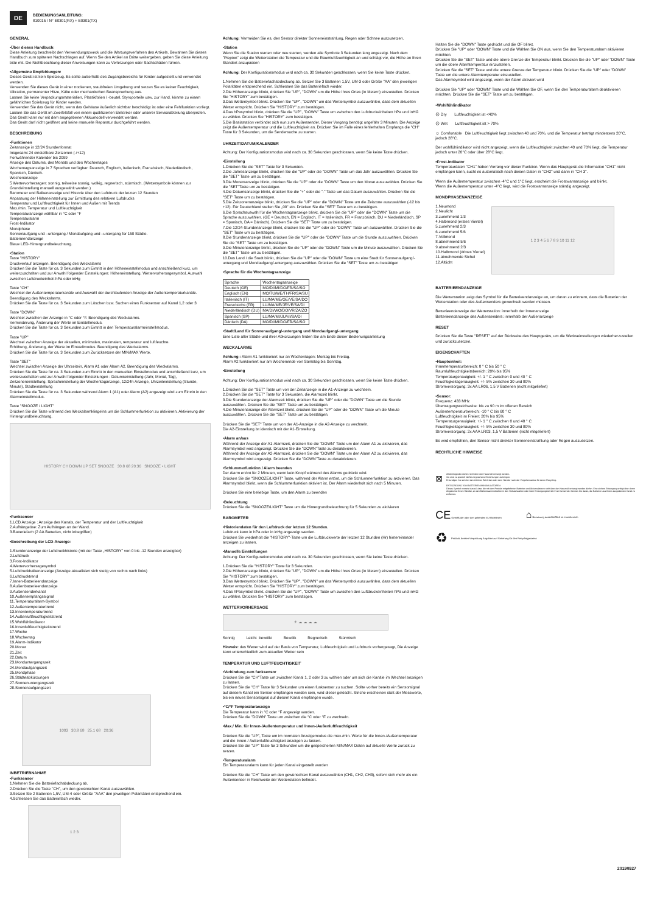DE
BEDIENUNGSANLEITUNG:
810015 / N° E0301(RX) + E0301(TX)
GENERAL
•Über dieses Handbuch:
Diese Anleitung beschreibt den Verwendungszweck und die Wartungsverfahren des Artikels. Bewahren Sie dieses Handbuch zum späteren Nachschlagen auf. Wenn Sie den Artikel an Dritte weitergeben, geben Sie diese Anleitung bitte mit. Die Nichtbeachtung dieser Anweisungen kann zu Verletzungen oder Sachschäden führen.
•Allgemeine Empfehlungen:
Dieses Gerät ist kein Spielzeug. Es sollte außerhalb des Zugangsbereichs für Kinder aufgestellt und verwendet werden.
Verwenden Sie dieses Gerät in einer trockenen, staubfreien Umgebung und setzen Sie es keiner Feuchtigkeit, Vibration, permanenter Hitze, Kälte oder mechanischen Beanspruchung aus.
Lassen Sie keine Verpackungsmaterialien, Plastikfolien / -beutel, Styroporteile usw. zur Hand. könnte zu einem gefährlichen Spielzeug für Kinder werden.
Verwenden Sie das Gerät nicht, wenn das Gehäuse äußerlich sichtbar beschädigt ist oder eine Fehlfunktion vorliegt. Lassen Sie das Gerät im Zweifelsfall von einem qualifizierten Elektriker oder unserer Serviceabteilung überprüfen.
Das Gerät kann nur mit dem angegebenen Akkumodell verwendet werden.
Das Gerät darf nicht geöffnet und keine manuelle Reparatur durchgeführt werden.
BESCHREIBUNG
•Funktionen
Zeitanzeige in 12/24 Stundenformat
Insgesamt 24 einstellbare Zeitzonen (-/+12)
Fortwährender Kalender bis 2099
Anzeige des Datums, des Monats und des Wochentages
Wochentagsanzeige in 7 Sprachen verfügbar: Deutsch, Englisch, Italienisch, Französisch, Niederländisch, Spanisch, Dänisch.
Wochenanzeige
5 Wettervorhersagen: sonnig, teilweise sonnig, wolkig, regnerisch, stürmisch. (Wettersymbole können zur Grundeinstellung manuell ausgewählt werden.)
Barometer und Balkenanzeige und Historie über den Luftdruck der letzten 12 Stunden
Anpassung der Höheneinstellung zur Ermittlung des relativen Luftdrucks
Temperatur und Luftfeuchtigkeit für Innen und Außen mit Trends
Max./min. Temperatur und Luftfeuchtigkeit
Temperaturanzeige wählbar in °C oder °F
Temperaturalarm
Frost-Indikator
Mondphase
Sonnenaufgang und –untergang / Mondaufgang und –untergang für 150 Städte.
Batterieendanzeige
Blaue LED-Hintergrundbeleuchtung.
•Station
Taste "HISTORY"
Druckverlauf anzeigen. Beendigung des Weckalarms
Drücken Sie die Taste für ca. 3 Sekunden zum Eintritt in den Höheneinstellmodus und anschließend kurz, um weiterzuschalten und zur Anwahl folgender Einstellungen: Höheneinstellung, Wettervorhersagesymbol, Auswahl zwischen Luftdruckeinheit hPa oder inHg
Taste "CH"
Wechsel der Außentemperaturkanäle und Auswahl der durchlaufenden Anzeige der Außentemperaturkanäle. Beendigung des Weckalarms.
Drücken Sie die Taste für ca. 3 Sekunden zum Löschen bzw. Suchen eines Funksensor auf Kanal 1,2 oder 3
Taste "DOWN"
Wechsel zwischen der Anzeige in °C oder °F. Beendigung des Weckalarms.
Verminderung, Änderung der Werte im Einstellmodus.
Drücken Sie die Taste für ca. 3 Sekunden zum Eintritt in den Temperaturalarmeinstellmodus.
Taste "UP"
Wechsel zwischen Anzeige der aktuellen, minimalen, maximalen, temperatur und luftfeuchte.
Erhöhung, Änderung, der Werte im Einstellmodus. Beendigung des Weckalarms.
Drücken Sie die Taste für ca. 3 Sekunden zum Zurücksetzen der MIN/MAX Werte.
Taste "SET"
Wechsel zwischen Anzeige der Uhrzeitein, Alarm A1 oder Alarm A2. Beendigung des Weckalarms.
Drücken Sie die Taste für ca. 3 Sekunden zum Eintritt in den manuellen Einstellmodus und anschließend kurz, um weiterzuschalten und zur Anwahl folgender Einstellungen : Datumseinstellung (Jahr, Monat, Tag), Zeitzoneneinstellung, Spracheinstellung der Wochentaganzeige, 12/24h Anzeige, Uhrzeiteinstellung (Stunde, Minute), Stadteinstellung
Drücken Sie die Taste für ca. 3 Sekunden während Alarm 1 (A1) oder Alarm (A2) angezeigt wird zum Eintritt in den Alarmeinstellmodus.
Taste "SNOOZE / LIGHT"
Drücken Sie die Taste während des Weckalarmklingelns um die Schlummerfunktion zu aktivieren. Aktivierung der Hintergrundbeleuchtung.
HISTORY CH DOWN UP SET SNOOZE 30.8 68 20:36 SNOOZE • LIGHT
•Funksensor
1.LCD Anzeige : Anzeige des Kanals, der Temperatur und der Luftfeuchtigkeit
2.Aufhängeöse: Zum Aufhängen an der Wand.
3.Batteriefach (2 AA Batterien, nicht inbegriffen)
•Beschreibung der LCD-Anzeige:
1.Stundenanzeige der Luftdruckhistorie (mit der Taste „HISTORY" von 0 bis -12 Stunden anzeigbar)
2.Luftdruck
3.Frost-Indikator
4.Wettervorhersagesymbol
5.Luftdruckbalkenanzeige (Anzeige aktualisiert sich stetig von rechts nach links)
6.Luftdrucktrend
7.Innen-Batterieendanzeige
8.Außenbatterieendanzeige
9.Außensenderkanal
10.Außenempfangssignal
11.Temperaturalarm-Symbol
12.Außentemperaturtrend
13.Innentemperaturtrend
14.Außenluftfeuchtigkeitstrend
15.Wohlfühlindikator
16.Innenluftfeuchtigkeitstrend
17.Woche
18.Wochentag
19.Alarm-Indikator
20.Monat
21.Zeit
22.Datum
23.Monduntergangszeit
24.Mondaufgangszeit
25.Mondphase
26.Städteabkürzungen
27.Sonnenuntergangszeit
28.Sonnenaufgangszeit
1003 30.8 68 25.1 68 20:36
INBETRIEBNAHME
•Funksensor
1.Nehmen Sie die Batteriefachabdeckung ab.
2.Drücken Sie die Taste "CH", um den gewünschten Kanal auszuwählen.
3.Setzen Sie 2 Batterien 1,5V, UM-4 oder Größe "AAA" den jeweiligen Polaritäten entsprechend ein.
4.Schliessen Sie das Batteriefach wieder.
1 2 3
Achtung: Vermeiden Sie es, den Sensor direkter Sonneneinstrahlung, Regen oder Schnee auszusetzen.
•Station
Wenn Sie die Station starten oder neu starten, werden alle Symbole 3 Sekunden lang angezeigt. Nach dem "Piepton" zeigt die Wetterstation die Temperatur und die Raumluftfeuchtigkeit an und schlägt vor, die Höhe an Ihren Standort anzupassen
Achtung: Der Konfigurationsmodus wird nach ca. 30 Sekunden geschlossen, wenn Sie keine Taste drücken.
1.Nehmen Sie die Batteriefachabdeckung ab. Setzen Sie 3 Batterien 1,5V, UM-3 oder Größe "AA" den jeweiligen Polaritäten entsprechend ein. Schliessen Sie das Batteriefach wieder.
2.Die Höhenanzeige blinkt, drücken Sie "UP", "DOWN" um die Höhe Ihres Ortes (in Metern) einzustellen. Drücken Sie "HISTORY" zum bestätigen.
3.Das Wettersymbol blinkt. Drücken Sie "UP", "DOWN" um das Wettersymbol auszuwählen, dass dem aktuellen Wetter entspricht. Drücken Sie "HISTORY" zum bestätigen.
4.Das hPasymbol blinkt, drücken Sie die "UP", "DOWN" Taste um zwischen den Luftdruckeinheiten hPa und inHG zu wählen. Drücken Sie "HISTORY" zum bestätigen.
5.Die Basisstation verbindet sich nun zum Außensender. Dieser Vorgang benötigt ungefähr 3 Minuten. Die Anzeige zeigt die Außentemperatur und die Luftfeuchtigkeit an. Drücken Sie im Falle eines fehlerhaften Empfangs die "CH" Taste für 3 Sekunden, um die Sendersuche zu starten.
UHRZEIT/DATUM/KALENDER
Achtung: Der Konfigurationsmodus wird nach ca. 30 Sekunden geschlossen, wenn Sie keine Taste drücken.
•Einstellung
1.Drücken Sie die "SET" Taste für 3 Sekunden.
2.Die Jahresanzeige blinkt, drücken Sie die "UP" oder die "DOWN" Taste um das Jahr auszuwählen. Drücken Sie die "SET" Taste um zu bestätigen.
3.Die Monatsanzeige blinkt, drücken Sie die "UP" oder die "DOWN" Taste um den Monat auszuwählen. Drücken Sie die "SET"Taste um zu bestätigen.
4.Die Datumsanzeige blinkt, drücken Sie die "+" oder die "-" Taste um das Datum auszuwählen. Drücken Sie die "SET" Taste um zu bestätigen.
5.Die Zeitzonenanzeige blinkt, drücken Sie die "UP" oder die "DOWN" Taste um die Zeitzone auszuwählen (-12 bis +12). Für Deutschland stellen Sie „00" ein. Drücken Sie die "SET" Taste um zu bestätigen.
6.Die Sprachauswahl für die Wochentagsanzeige blinkt, drücken Sie die "UP" oder die "DOWN" Taste um die Sprache auszuwählen. (GE = Deutsch, EN = Englisch, IT = Italienisch, FR = Französisch, DU = Niederländisch, SP = Spanisch, DA = Dänisch). Drücken Sie die "SET" Taste um zu bestätigen.
7.Die 12/24-Stundenanzeige blinkt, drücken Sie die "UP" oder die "DOWN" Taste um auszuwählen. Drücken Sie die "SET" Taste um zu bestätigen.
8.Die Stundenanzeige blinkt, drücken Sie die "UP" oder die "DOWN" Taste um die Stunde auszuwählen. Drücken Sie die "SET" Taste um zu bestätigen.
9.Die Minutenanzeige blinkt, drücken Sie die "UP" oder die "DOWN" Taste um die Minute auszuwählen. Drücken Sie die "SET" Taste um zu bestätigen.
10.Das Land / die Stadt blinkt, drücken Sie die "UP" oder die "DOWN" Taste um eine Stadt für Sonnenaufgang/-untergang und Mondaufgang/-untergang auszuwählen. Drücken Sie die "SET" Taste um zu bestätigen
•Sprache für die Wochentagsanzeige
| Sprache | Wochentagsanzeige |
| --- | --- |
| Deutsch (GE) | MO/DI/MI/DO/FR/SA/SO |
| Englisch (EN) | MO/TU/WE/TH/FR/SA/SU |
| Italienisch (IT) | LU/MA/ME/GE/VE/SA/DO |
| Französichs (FR) | LU/MA/ME/JE/VE/SA/DI |
| Niederländisch (DU) | MA/DI/WO/DO/VR/ZA/ZO |
| Spanisch (SP) | LU/MA/MI/JU/VI/SA/DI |
| Dänisch (DA) | MO/DI/MI/DO/FR/SA/SO |
•Stadt/Land für Sonnenaufgang/-untergang und Mondaufgang/-untergang
Eine Liste aller Städte und ihrer Abkürzungen finden Sie am Ende dieser Bedienungsanleitung
WECKALARME
Achtung : Alarm A1 funktioniert nur an Wochentagen: Montag bis Freitag.
Alarm A2 funktioniert nur am Wochenende von Samstag bis Sonntag.
•Einstellung
Achtung: Der Konfigurationsmodus wird nach ca. 30 Sekunden geschlossen, wenn Sie keine Taste drücken.
1.Drücken Sie die "SET" Taste um von der Zeitanzeige in die A1-Anzeige zu wechseln.
2.Drücken Sie die "SET" Taste für 3 Sekunden, die Alarmzeit blinkt.
3.Die Stundenanzeige der Alarmzeit blinkt, drücken Sie die "UP" oder die "DOWN" Taste um die Stunde auszuwählen. Drücken Sie die "SET" Taste um zu bestätigen.
4.Die Minutenanzeige der Alarmzeit blinkt, drücken Sie die "UP" oder die "DOWN" Taste um die Minute auszuwählen. Drücken Sie die "SET" Taste um zu bestätigen.
Drücken Sie die "SET" Taste um von der A1-Anzeige in die A2-Anzeige zu wechseln.
Die A2-Einstellung ist identisch mit der A1-Einstellung.
•Alarm an/aus
Während der Anzeige der A1-Alarmzeit, drücken Sie die "DOWN" Taste um den Alarm A1 zu aktivieren, das Alarmsymbol wird angezeigt. Drücken Sie die "DOWN"Taste zu desaktivieren.
Während der Anzeige der A2-Alarmzeit, drücken Sie die "DOWN" Taste um den Alarm A2 zu aktivieren, das Alarmsymbol wird angezeigt. Drücken Sie die "DOWN"Taste zu desaktivieren.
•Schlummerfunktion / Alarm beenden
Der Alarm ertönt für 2 Minuten, wenn kein Knopf während des Alarms gedrückt wird.
Drücken Sie die "SNOOZE/LIGHT" Taste, während der Alarm ertönt, um die Schlummerfunktion zu aktivieren. Das Alarmsymbol blinkt, wenn die Schlummerfunktion aktiviert ist. Der Alarm wiederholt sich nach 5 Minuten.
Drücken Sie eine beliebige Taste, um den Alarm zu beenden
•Beleuchtung
Drücken Sie die "SNOOZE/LIGHT" Taste um die Hintergrundbeleuchtung für 5 Sekunden zu aktivieren
BAROMETER
•Historiendaten für den Luftdruck der letzten 12 Stunden.
Luftdruck kann in hPa oder in inHg angezeigt werden.
Drücken Sie wiederholt die "HISTORY"-Taste um die Luftdruckwerte der letzten 12 Stunden (Hr) hintereinander anzeigen zu lassen.
•Manuelle Einstellungen
Achtung: Der Konfigurationsmodus wird nach ca. 30 Sekunden geschlossen, wenn Sie keine Taste drücken.
1.Drücken Sie die "HISTORY" Taste für 3 Sekunden.
2.Die Höhenanzeige blinkt, drücken Sie "UP", "DOWN" um die Höhe Ihres Ortes (in Metern) einzustellen. Drücken Sie "HISTORY" zum bestätigen.
3.Das Wettersymbol blinkt. Drücken Sie "UP", "DOWN" um das Wettersymbol auszuwählen, dass dem aktuellen Wetter entspricht. Drücken Sie "HISTORY" zum bestätigen.
4.Das hPasymbol blinkt, drücken Sie die "UP", "DOWN" Taste um zwischen den Luftdruckeinheiten hPa und inHG zu wählen. Drücken Sie "HISTORY" zum bestätigen.
WETTERVORHERSAGE
☀ ☁ ☁ ☁ ☁
Sonnig Leicht bewölkt Bewölk Regnerisch Stürmisch
Hinweis: das Wetter wird auf der Basis von Temperatur, Luftfeuchtigkeit und Luftdruck vorhergesagt, Die Anzeige kann unterschiedlich zum aktuellen Wetter sein
TEMPERATUR UND LUFTFEUCHTIGKEIT
•Verbindung zum funksensor
Drücken Sie die "CH"Taste um zwischen Kanal 1, 2 oder 3 zu wählen oder um sich die Kanäle im Wechsel anzeigen zu lassen.
Drücken Sie die "CH" Taste für 3 Sekunden um einen funksensor zu suchen. Sollte vorher bereits ein Sensorsignal auf diesem Kanal ein Sensor empfangen worden sein, wird dieser gelöscht. Striche erscheinen statt der Messwerte, bis ein neues Sensorsignal auf diesem Kanal empfangen wurde.
•°C/°F Temperaturanzeige
Die Temperatur kann in °C oder °F angezeigt warden.
Drücken Sie die "DOWN" Taste um zwischen die °C oder °F zu wechseln.
•Max./ Min. für Innen-/Außentemperatur und Innen-/Außenluftfeuchtigkeit
Drücken Sie die "UP", Taste um im normalen Anzeigemodus die max./min. Werte für die Innen-/Außentemperatur und die Innen-/ Außenluftfeuchtigkeit anzeigen zu lassen.
Drücken Sie die "UP" Taste für 3 Sekunden um die gespeicherten MIN/MAX Daten auf aktuelle Werte zurück zu setzen.
•Temperaturalarm
Ein Temperaturalarm kann für jeden Kanal eingestellt warden
Drücken Sie die "CH" Taste um den gewünschten Kanal auszuwählen (CH1, CH2, CH3), sofern sich mehr als ein Außensensor in Reichweite der Wetterstation befindet.
Halten Sie die "DOWN" Taste gedrückt und die OF blinkt.
Drücken Sie "UP" oder "DOWN" Taste und die Wählen Sie ON aus, wenn Sie den Temperaturalarm aktivieren möchten.
Drücken Sie die "SET" Taste und die obere Grenze der Temperatur blinkt. Drücken Sie die "UP" oder "DOWN" Taste um die obere Alarmtemperatur einzustellen.
Drücken Sie die "SET" Taste und die untere Grenze der Temperatur blinkt. Drücken Sie die "UP" oder "DOWN" Taste um die untere Alarmtemperatur einzustellen.
Das Alarmsymbol wird angezeigt, wenn der Alarm aktiviert wird
Drücken Sie "UP" oder "DOWN" Taste und die Wählen Sie OF, wenn Sie den Temperaturalarm deaktivieren möchten. Drücken Sie die "SET" Taste um zu bestätigen.
•Wohlfühlindikator
☹ Dry Luftfeuchtigkeit ist <40%
☹ Wet Luftfeuchtigkeit ist > 70%
☺ Comfortable Die Luftfeuchtigkeit liegt zwischen 40 und 70%, und die Temperatur beträgt mindestens 20°C, jedoch 28°C.
Der wohlfühlindikator wird nicht angezeigt, wenn die Luftfeuchtigkeit zwischen 40 und 70% liegt, die Temperatur jedoch unter 20°C oder über 28°C liegt.
•Frost-Indikator
Temperaturdaten "CH1" haben Vorrang vor dieser Funktion. Wenn das Hauptgerät die Information "CH1" nicht empfangen kann, sucht es automatisch nach diesen Daten in "CH2" und dann in "CH 3".
Wenn die Außentemperatur zwischen -4°C und 1°C liegt, erscheint die Frostwarnanzeige und blinkt.
Wenn die Außentemperatur unter -4°C liegt, wird die Frostwarnanzeige ständig angezeigt.
MONDPHASENANZEIGE
1.Neumond
2.Neulicht
3.zunehmend 1/3
4.Halbmond (erstes Viertel)
5.zunehmend 2/3
6.zunehmend 5/6
7.Vollmond
8.abnehmend 5/6
9.abnehmend 2/3
10.Halbmond (drittes Viertel)
11.abnehmende Sichel
12.Altlicht
1 2 3 4 5 6 7 8 9 10 11 12
BATTERIEENDANZEIGE
Die Wetterstation zeigt das Symbol für die Batterieendanzeige an, um daran zu erinnern, dass die Batterien der Wetterstation oder des Außensenders gewechselt werden müssen.
Batterieendanzeige der Wetterstation: innerhalb der Innenanzeige
Batterieendanzeige des Außensenders: innerhalb der Außenanzeige
RESET
Drücken Sie die Taste "RESET" auf der Rückseite des Hauptgeräts, um die Werkseinstellungen wiederherzustellen und zurückzusetzen.
EIGENSCHAFTEN
•Haupteinheit:
Innentemperaturbereich: 0 ° C bis 50 ° C
Raumluftfeuchtigkeitsbereich: 20% bis 95%
Temperaturgenauigkeit: +/- 1 ° C zwischen 0 und 40 ° C
Feuchtigkeitsgenauigkeit: +/- 5% zwischen 30 und 80%
Stromversorgung: 3x AA LR06, 1,5 V Batterien (nicht mitgeliefert)
•Sensor:
Frequenz: 433 MHz
Übertragungsreichweite: bis zu 90 m im offenen Bereich
Außentemperaturbereich: -10 ° C bis 60 ° C
Luftfeuchtigkeit im Freien: 20% bis 95%
Temperaturgenauigkeit: +/- 1 ° C zwischen 0 und 40 ° C
Feuchtigkeitsgenauigkeit: +/- 5% zwischen 30 und 80%
Stromversorgung: 2x AAA LR03, 1,5 V Batterien (nicht mitgeliefert)
Es wird empfohlen, den Sensor nicht direkter Sonneneinstrahlung oder Regen auszusetzen.
RECHTLICHE HINWEISE
⊠
Altelektrogeräte dürfen nicht über den Hausmüll entsorgt werden.
Sie sind zu speziell hierfür vorgesehene Einrichtungen zu bringen.
Erkundigen Sie sich bei den örtlichen Behörden oder dem Händler nach der Vorgehensweise für deren Recycling.
ENTSORGUNG VON BATTERIEN/AKKUMULATOREN:
Dieses Symbol verweist darauf, dass die mit dem Produkt mitgelieferten Batterien und Akkumulatoren nicht über den Hausmüll entsorgt werden dürfen. Eine sichere Entsorgung erfolgt über deren Abgabe bei Ihrem Händler, an den Batteriesammelstellen in den Verkaufsstellen oder beim Entsorgungsbetrieb Ihrer Gemeinde. Denken Sie daran, die Batterien aus Ihrem ausgedienten Gerät zu entfernen.
CE Gemäß der oder den geltenden EU-Richtlinien ⌂ Benutzung ausschließlich im Innenbereich
♻ Produkt, dessen Verpackung Angaben zur Sortierung für den Recyclingprozess
20190927